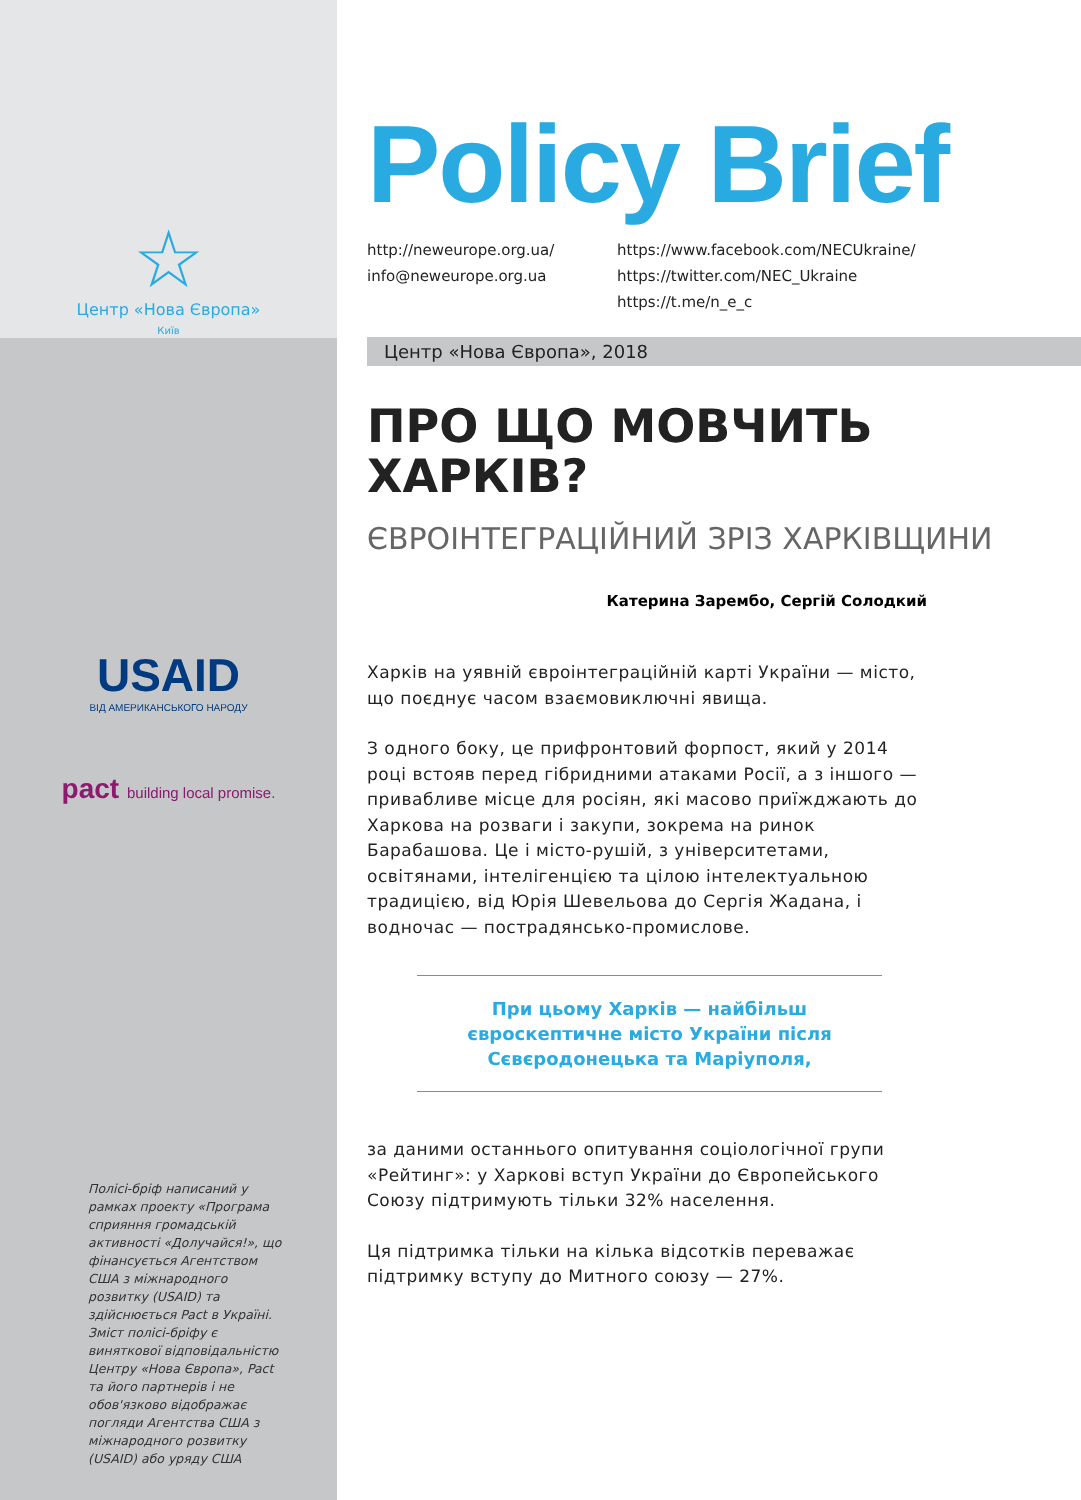☆
Центр «Нова Європа»
Київ
USAID
ВІД АМЕРИКАНСЬКОГО НАРОДУ
pact building local promise.
Полісі-бріф написаний у рамках проекту «Програма сприяння громадській активності «Долучайся!», що фінансується Агентством США з міжнародного розвитку (USAID) та здійснюється Pact в Україні. Зміст полісі-бріфу є виняткової відповідальністю Центру «Нова Європа», Pact та його партнерів і не обов'язково відображає погляди Агентства США з міжнародного розвитку (USAID) або уряду США
Policy Brief
http://neweurope.org.ua/
info@neweurope.org.ua
https://www.facebook.com/NECUkraine/
https://twitter.com/NEC_Ukraine
https://t.me/n_e_c
Центр «Нова Європа», 2018
ПРО ЩО МОВЧИТЬ ХАРКІВ?
ЄВРОІНТЕГРАЦІЙНИЙ ЗРІЗ ХАРКІВЩИНИ
Катерина Зарембо, Сергій Солодкий
Харків на уявній євроінтеграційній карті України — місто, що поєднує часом взаємовиключні явища.
З одного боку, це прифронтовий форпост, який у 2014 році встояв перед гібридними атаками Росії, а з іншого — привабливе місце для росіян, які масово приїжджають до Харкова на розваги і закупи, зокрема на ринок Барабашова. Це і місто-рушій, з університетами, освітянами, інтелігенцією та цілою інтелектуальною традицією, від Юрія Шевельова до Сергія Жадана, і водночас — пострадянсько-промислове.
При цьому Харків — найбільш євроскептичне місто України після Сєвєродонецька та Маріуполя,
за даними останнього опитування соціологічної групи «Рейтинг»: у Харкові вступ України до Європейського Союзу підтримують тільки 32% населення.
Ця підтримка тільки на кілька відсотків переважає підтримку вступу до Митного союзу — 27%.